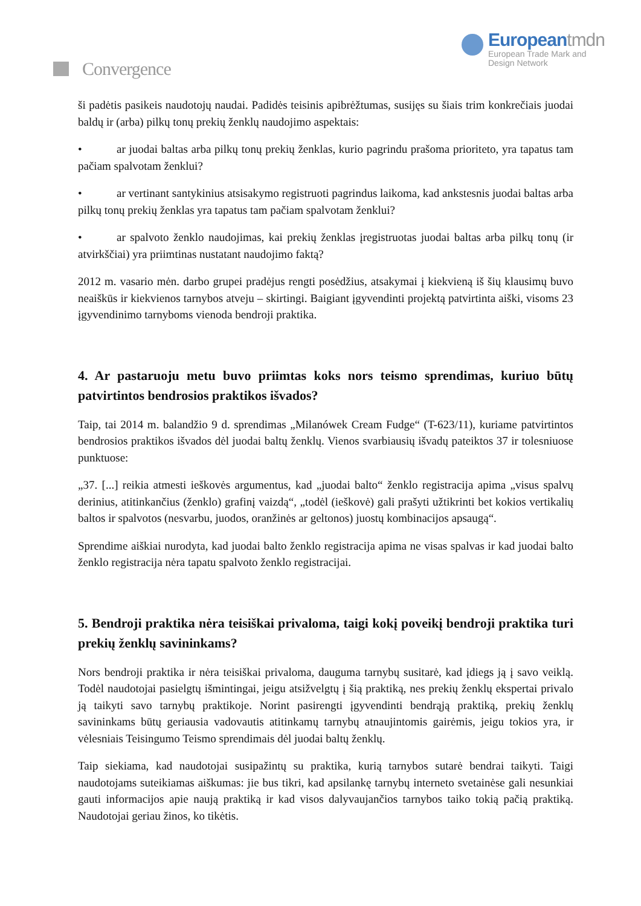Convergence
Europeantmdn
European Trade Mark and
Design Network
ši padėtis pasikeis naudotojų naudai. Padidės teisinis apibrėžtumas, susijęs su šiais trim konkrečiais juodai baldų ir (arba) pilkų tonų prekių ženklų naudojimo aspektais:
• ar juodai baltas arba pilkų tonų prekių ženklas, kurio pagrindu prašoma prioriteto, yra tapatus tam pačiam spalvotam ženklui?
• ar vertinant santykinius atsisakymo registruoti pagrindus laikoma, kad ankstesnis juodai baltas arba pilkų tonų prekių ženklas yra tapatus tam pačiam spalvotam ženklui?
• ar spalvoto ženklo naudojimas, kai prekių ženklas įregistruotas juodai baltas arba pilkų tonų (ir atvirkščiai) yra priimtinas nustatant naudojimo faktą?
2012 m. vasario mėn. darbo grupei pradėjus rengti posėdžius, atsakymai į kiekvieną iš šių klausimų buvo neaiškūs ir kiekvienos tarnybos atveju – skirtingi. Baigiant įgyvendinti projektą patvirtinta aiški, visoms 23 įgyvendinimo tarnyboms vienoda bendroji praktika.
4. Ar pastaruoju metu buvo priimtas koks nors teismo sprendimas, kuriuo būtų patvirtintos bendrosios praktikos išvados?
Taip, tai 2014 m. balandžio 9 d. sprendimas „Milanówek Cream Fudge“ (T-623/11), kuriame patvirtintos bendrosios praktikos išvados dėl juodai baltų ženklų. Vienos svarbiausių išvadų pateiktos 37 ir tolesniuose punktuose:
„37. [...] reikia atmesti ieškovės argumentus, kad „juodai balto“ ženklo registracija apima „visus spalvų derinius, atitinkančius (ženklo) grafinį vaizdą“, „todėl (ieškovė) gali prašyti užtikrinti bet kokios vertikalių baltos ir spalvotos (nesvarbu, juodos, oranžinės ar geltonos) juostų kombinacijos apsaugą“.
Sprendime aiškiai nurodyta, kad juodai balto ženklo registracija apima ne visas spalvas ir kad juodai balto ženklo registracija nėra tapatu spalvoto ženklo registracijai.
5. Bendroji praktika nėra teisiškai privaloma, taigi kokį poveikį bendroji praktika turi prekių ženklų savininkams?
Nors bendroji praktika ir nėra teisiškai privaloma, dauguma tarnybų susitarė, kad įdiegs ją į savo veiklą. Todėl naudotojai pasielgtų išmintingai, jeigu atsižvelgtų į šią praktiką, nes prekių ženklų ekspertai privalo ją taikyti savo tarnybų praktikoje. Norint pasirengti įgyvendinti bendrąją praktiką, prekių ženklų savininkams būtų geriausia vadovautis atitinkamų tarnybų atnaujintomis gairėmis, jeigu tokios yra, ir vėlesniais Teisingumo Teismo sprendimais dėl juodai baltų ženklų.
Taip siekiama, kad naudotojai susipažintų su praktika, kurią tarnybos sutarė bendrai taikyti. Taigi naudotojams suteikiamas aiškumas: jie bus tikri, kad apsilankę tarnybų interneto svetainėse gali nesunkiai gauti informacijos apie naują praktiką ir kad visos dalyvaujančios tarnybos taiko tokią pačią praktiką. Naudotojai geriau žinos, ko tikėtis.